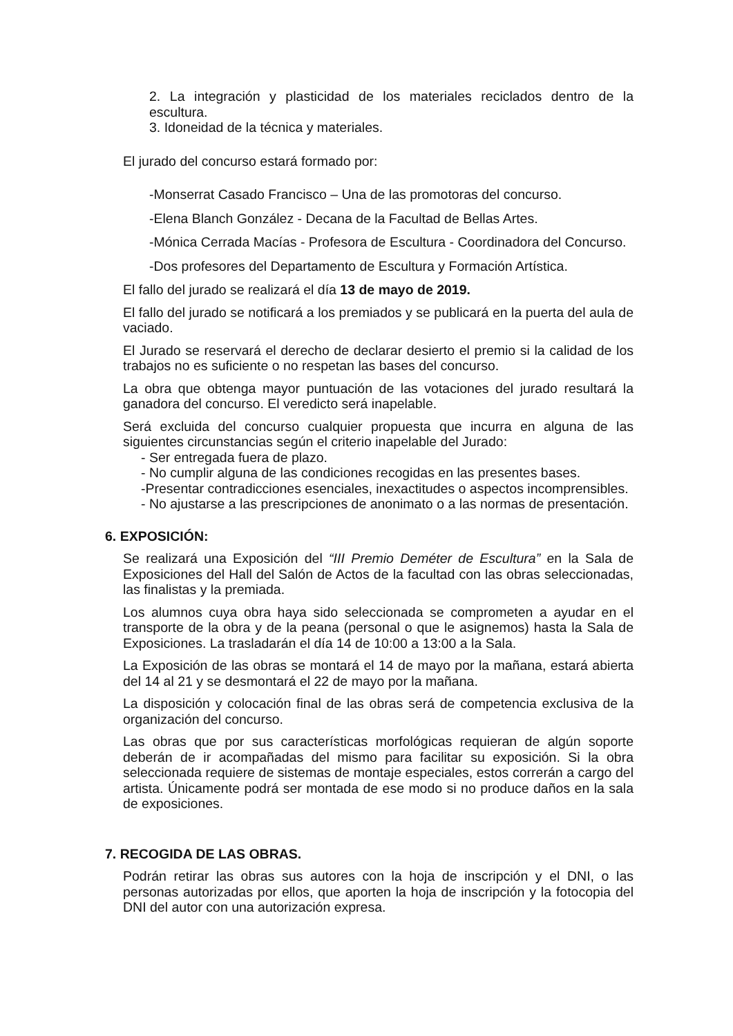2. La integración y plasticidad de los materiales reciclados dentro de la escultura.
3. Idoneidad de la técnica y materiales.
El jurado del concurso estará formado por:
-Monserrat Casado Francisco – Una de las promotoras del concurso.
-Elena Blanch González - Decana de la Facultad de Bellas Artes.
-Mónica Cerrada Macías - Profesora de Escultura - Coordinadora del Concurso.
-Dos profesores del Departamento de Escultura y Formación Artística.
El fallo del jurado se realizará el día 13 de mayo de 2019.
El fallo del jurado se notificará a los premiados y se publicará en la puerta del aula de vaciado.
El Jurado se reservará el derecho de declarar desierto el premio si la calidad de los trabajos no es suficiente o no respetan las bases del concurso.
La obra que obtenga mayor puntuación de las votaciones del jurado resultará la ganadora del concurso. El veredicto será inapelable.
Será excluida del concurso cualquier propuesta que incurra en alguna de las siguientes circunstancias según el criterio inapelable del Jurado:
- Ser entregada fuera de plazo.
- No cumplir alguna de las condiciones recogidas en las presentes bases.
-Presentar contradicciones esenciales, inexactitudes o aspectos incomprensibles.
- No ajustarse a las prescripciones de anonimato o a las normas de presentación.
6. EXPOSICIÓN:
Se realizará una Exposición del “III Premio Deméter de Escultura” en la Sala de Exposiciones del Hall del Salón de Actos de la facultad con las obras seleccionadas, las finalistas y la premiada.
Los alumnos cuya obra haya sido seleccionada se comprometen a ayudar en el transporte de la obra y de la peana (personal o que le asignemos) hasta la Sala de Exposiciones. La trasladarán el día 14 de 10:00 a 13:00 a la Sala.
La Exposición de las obras se montará el 14 de mayo por la mañana, estará abierta del 14 al 21 y se desmontará el 22 de mayo por la mañana.
La disposición y colocación final de las obras será de competencia exclusiva de la organización del concurso.
Las obras que por sus características morfológicas requieran de algún soporte deberán de ir acompañadas del mismo para facilitar su exposición. Si la obra seleccionada requiere de sistemas de montaje especiales, estos correrán a cargo del artista. Únicamente podrá ser montada de ese modo si no produce daños en la sala de exposiciones.
7. RECOGIDA DE LAS OBRAS.
Podrán retirar las obras sus autores con la hoja de inscripción y el DNI, o las personas autorizadas por ellos, que aporten la hoja de inscripción y la fotocopia del DNI del autor con una autorización expresa.